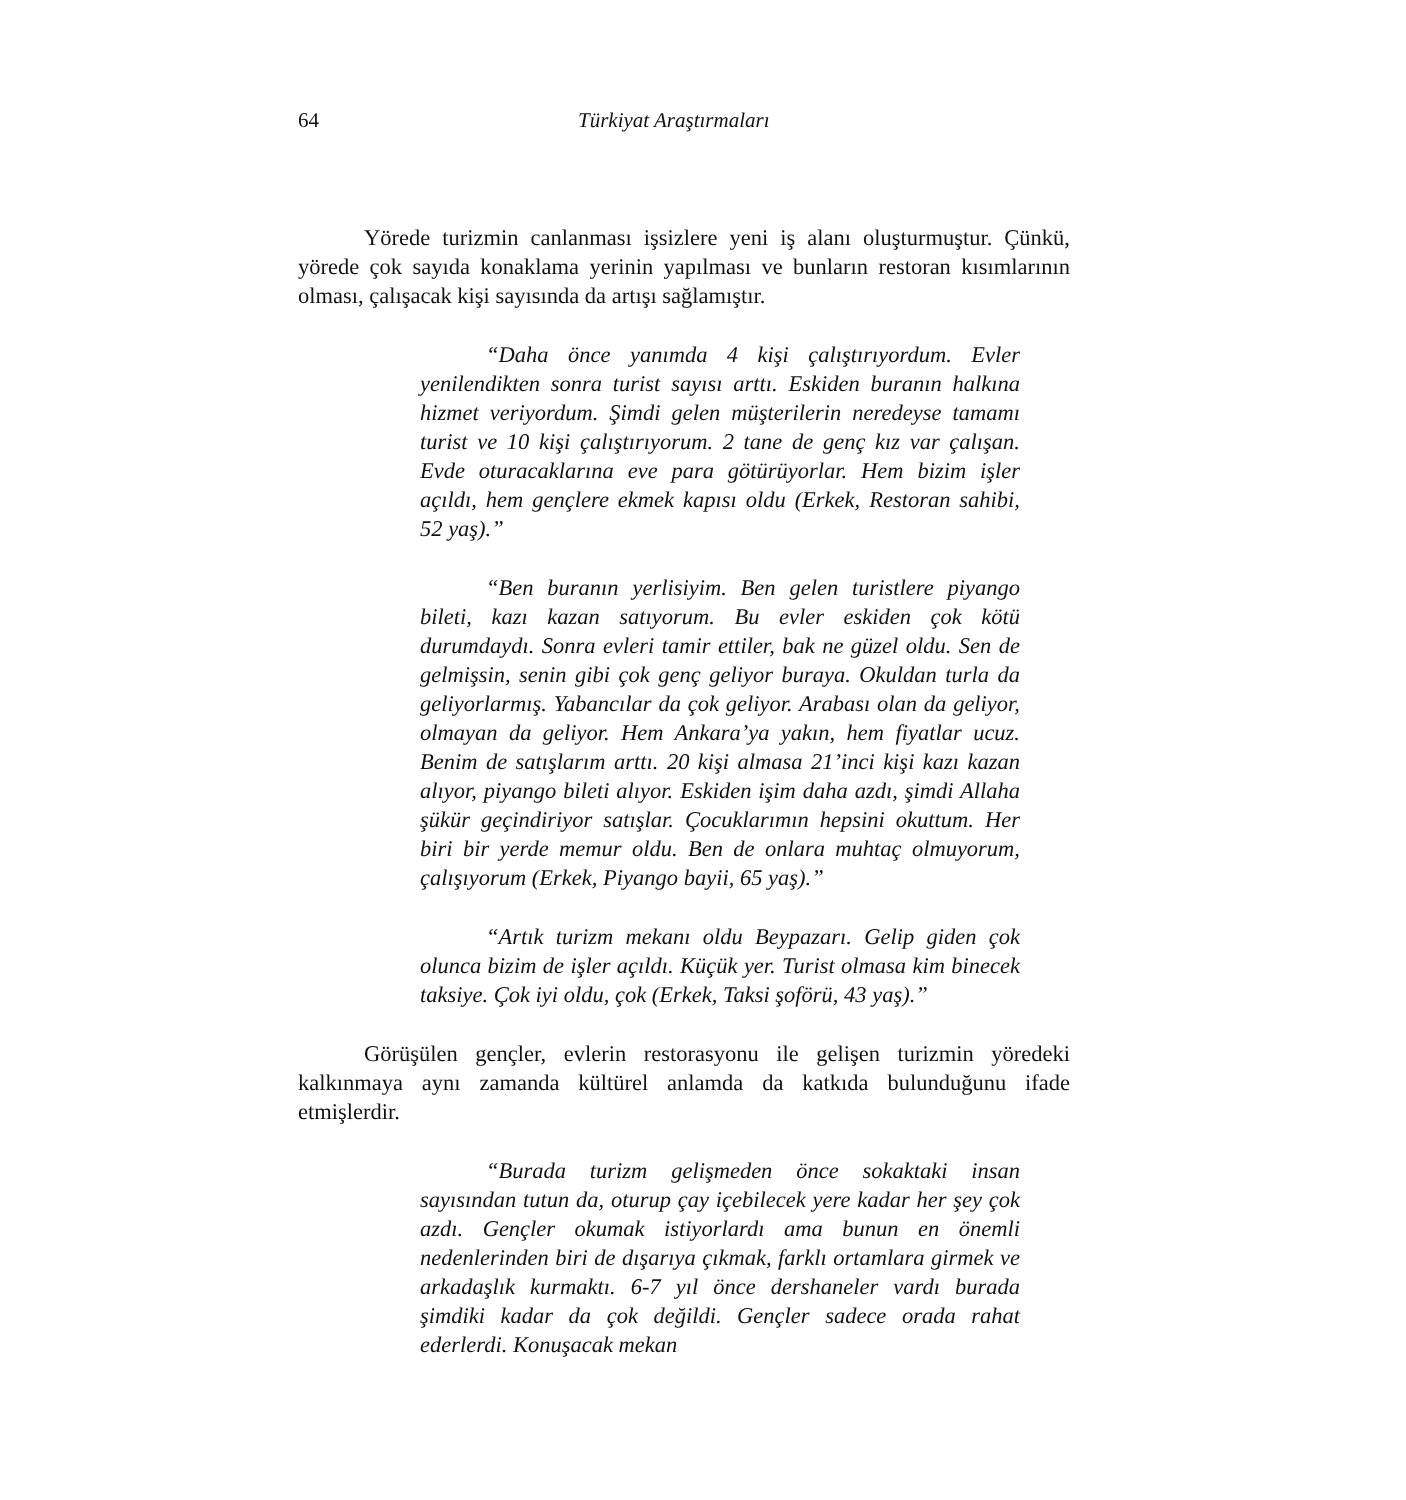64 Türkiyat Araştırmaları
Yörede turizmin canlanması işsizlere yeni iş alanı oluşturmuştur. Çünkü, yörede çok sayıda konaklama yerinin yapılması ve bunların restoran kısımlarının olması, çalışacak kişi sayısında da artışı sağlamıştır.
“Daha önce yanımda 4 kişi çalıştırıyordum. Evler yenilendikten sonra turist sayısı arttı. Eskiden buranın halkına hizmet veriyordum. Şimdi gelen müşterilerin neredeyse tamamı turist ve 10 kişi çalıştırıyorum. 2 tane de genç kız var çalışan. Evde oturacaklarına eve para götürüyorlar. Hem bizim işler açıldı, hem gençlere ekmek kapısı oldu (Erkek, Restoran sahibi, 52 yaş).”
“Ben buranın yerlisiyim. Ben gelen turistlere piyango bileti, kazı kazan satıyorum. Bu evler eskiden çok kötü durumdaydı. Sonra evleri tamir ettiler, bak ne güzel oldu. Sen de gelmişsin, senin gibi çok genç geliyor buraya. Okuldan turla da geliyorlarmış. Yabancılar da çok geliyor. Arabası olan da geliyor, olmayan da geliyor. Hem Ankara’ya yakın, hem fiyatlar ucuz. Benim de satışlarım arttı. 20 kişi almasa 21’inci kişi kazı kazan alıyor, piyango bileti alıyor. Eskiden işim daha azdı, şimdi Allaha şükür geçindiriyor satışlar. Çocuklarımın hepsini okuttum. Her biri bir yerde memur oldu. Ben de onlara muhtaç olmuyorum, çalışıyorum (Erkek, Piyango bayii, 65 yaş).”
“Artık turizm mekanı oldu Beypazarı. Gelip giden çok olunca bizim de işler açıldı. Küçük yer. Turist olmasa kim binecek taksiye. Çok iyi oldu, çok (Erkek, Taksi şoförü, 43 yaş).”
Görüşülen gençler, evlerin restorasyonu ile gelişen turizmin yöredeki kalkınmaya aynı zamanda kültürel anlamda da katkıda bulunduğunu ifade etmişlerdir.
“Burada turizm gelişmeden önce sokaktaki insan sayısından tutun da, oturup çay içebilecek yere kadar her şey çok azdı. Gençler okumak istiyorlardı ama bunun en önemli nedenlerinden biri de dışarıya çıkmak, farklı ortamlara girmek ve arkadaşlık kurmaktı. 6-7 yıl önce dershaneler vardı burada şimdiki kadar da çok değildi. Gençler sadece orada rahat ederlerdi. Konuşacak mekan